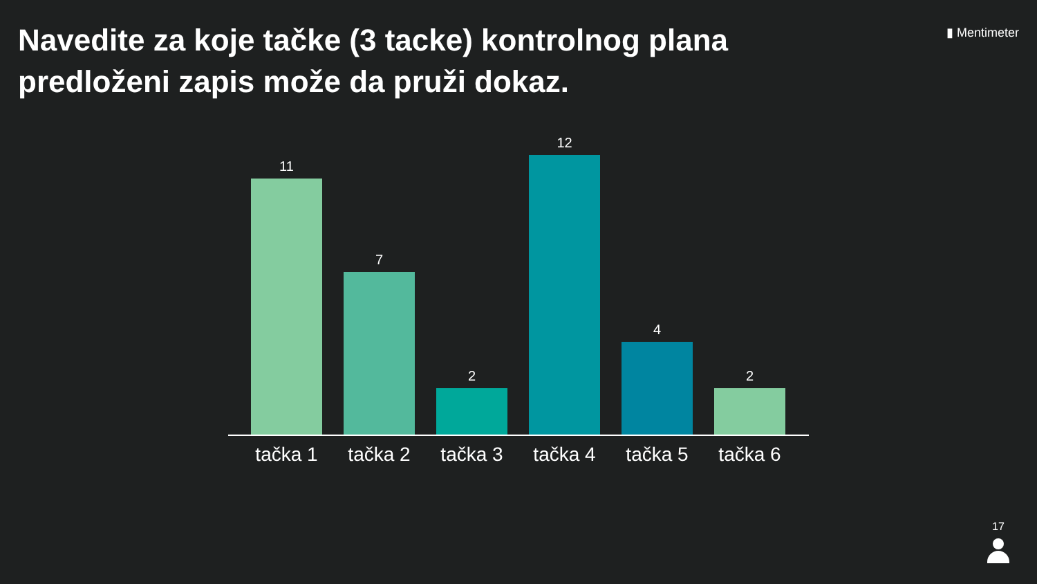Navedite za koje tačke (3 tacke) kontrolnog plana predloženi zapis može da pruži dokaz.
▮ Mentimeter
11
7
2
12
4
2
tačka 1
tačka 2
tačka 3
tačka 4
tačka 5
tačka 6
17